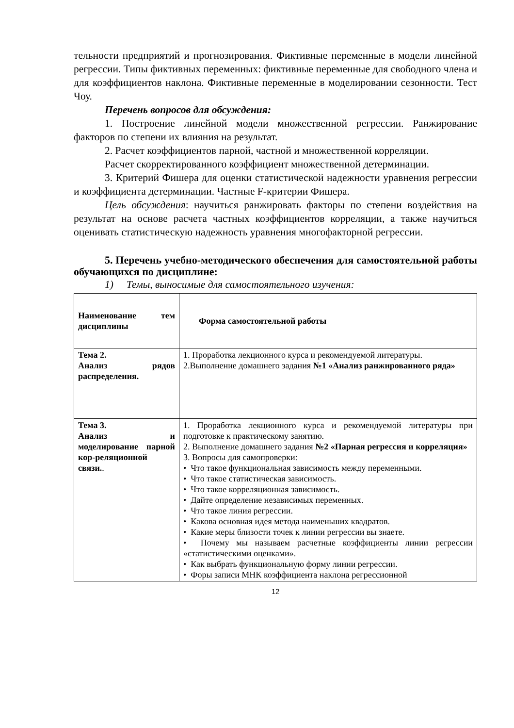тельности предприятий и прогнозирования. Фиктивные переменные в модели линейной регрессии. Типы фиктивных переменных: фиктивные переменные для свободного члена и для коэффициентов наклона. Фиктивные переменные в моделировании сезонности. Тест Чоу.
Перечень вопросов для обсуждения:
1. Построение линейной модели множественной регрессии. Ранжирование факторов по степени их влияния на результат.
2. Расчет коэффициентов парной, частной и множественной корреляции.
Расчет скорректированного коэффициент множественной детерминации.
3. Критерий Фишера для оценки статистической надежности уравнения регрессии и коэффициента детерминации. Частные F-критерии Фишера.
Цель обсуждения: научиться ранжировать факторы по степени воздействия на результат на основе расчета частных коэффициентов корреляции, а также научиться оценивать статистическую надежность уравнения многофакторной регрессии.
5. Перечень учебно-методического обеспечения для самостоятельной работы обучающихся по дисциплине:
1) Темы, выносимые для самостоятельного изучения:
| Наименование тем дисциплины | Форма самостоятельной работы |
| Тема 2. Анализ рядов распределения. | 1. Проработка лекционного курса и рекомендуемой литературы. 2.Выполнение домашнего задания №1 «Анализ ранжированного ряда» |
| Тема 3. Анализ и моделирование парной кор-реляционной связи. . | 1. Проработка лекционного курса и рекомендуемой литературы при подготовке к практическому занятию. 2. Выполнение домашнего задания №2 «Парная регрессия и корреляция» 3. Вопросы для самопроверки: • Что такое функциональная зависимость между переменными. • Что такое статистическая зависимость. • Что такое корреляционная зависимость. • Дайте определение независимых переменных. • Что такое линия регрессии. • Какова основная идея метода наименьших квадратов. • Какие меры близости точек к линии регрессии вы знаете. • Почему мы называем расчетные коэффициенты линии регрессии «статистическими оценками». • Как выбрать функциональную форму линии регрессии. • Форы записи МНК коэффициента наклона регрессионной |
12